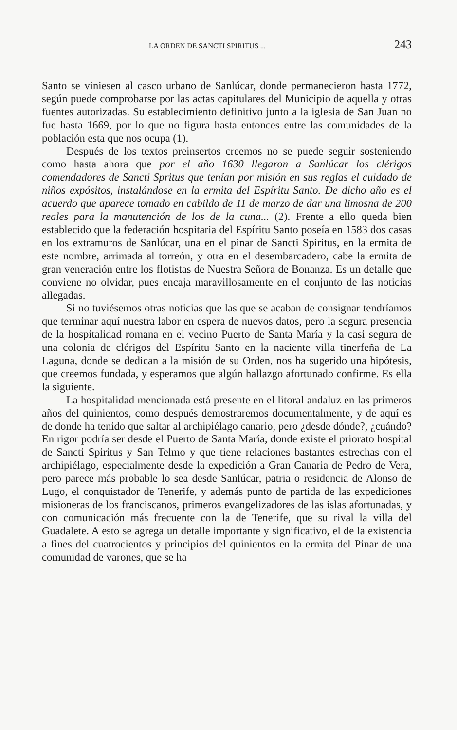LA ORDEN DE SANCTI SPIRITUS ... 243
Santo se viniesen al casco urbano de Sanlúcar, donde permanecieron hasta 1772, según puede comprobarse por las actas capitulares del Municipio de aquella y otras fuentes autorizadas. Su establecimiento definitivo junto a la iglesia de San Juan no fue hasta 1669, por lo que no figura hasta entonces entre las comunidades de la población esta que nos ocupa (1).
Después de los textos preinsertos creemos no se puede seguir sosteniendo como hasta ahora que por el año 1630 llegaron a Sanlúcar los clérigos comendadores de Sancti Spritus que tenían por misión en sus reglas el cuidado de niños expósitos, instalándose en la ermita del Espíritu Santo. De dicho año es el acuerdo que aparece tomado en cabildo de 11 de marzo de dar una limosna de 200 reales para la manutención de los de la cuna... (2). Frente a ello queda bien establecido que la federación hospitaria del Espíritu Santo poseía en 1583 dos casas en los extramuros de Sanlúcar, una en el pinar de Sancti Spiritus, en la ermita de este nombre, arrimada al torreón, y otra en el desembarcadero, cabe la ermita de gran veneración entre los flotistas de Nuestra Señora de Bonanza. Es un detalle que conviene no olvidar, pues encaja maravillosamente en el conjunto de las noticias allegadas.
Si no tuviésemos otras noticias que las que se acaban de consignar tendríamos que terminar aquí nuestra labor en espera de nuevos datos, pero la segura presencia de la hospitalidad romana en el vecino Puerto de Santa María y la casi segura de una colonia de clérigos del Espíritu Santo en la naciente villa tinerfeña de La Laguna, donde se dedican a la misión de su Orden, nos ha sugerido una hipótesis, que creemos fundada, y esperamos que algún hallazgo afortunado confirme. Es ella la siguiente.
La hospitalidad mencionada está presente en el litoral andaluz en las primeros años del quinientos, como después demostraremos documentalmente, y de aquí es de donde ha tenido que saltar al archipiélago canario, pero ¿desde dónde?, ¿cuándo? En rigor podría ser desde el Puerto de Santa María, donde existe el priorato hospital de Sancti Spiritus y San Telmo y que tiene relaciones bastantes estrechas con el archipiélago, especialmente desde la expedición a Gran Canaria de Pedro de Vera, pero parece más probable lo sea desde Sanlúcar, patria o residencia de Alonso de Lugo, el conquistador de Tenerife, y además punto de partida de las expediciones misioneras de los franciscanos, primeros evangelizadores de las islas afortunadas, y con comunicación más frecuente con la de Tenerife, que su rival la villa del Guadalete. A esto se agrega un detalle importante y significativo, el de la existencia a fines del cuatrocientos y principios del quinientos en la ermita del Pinar de una comunidad de varones, que se ha